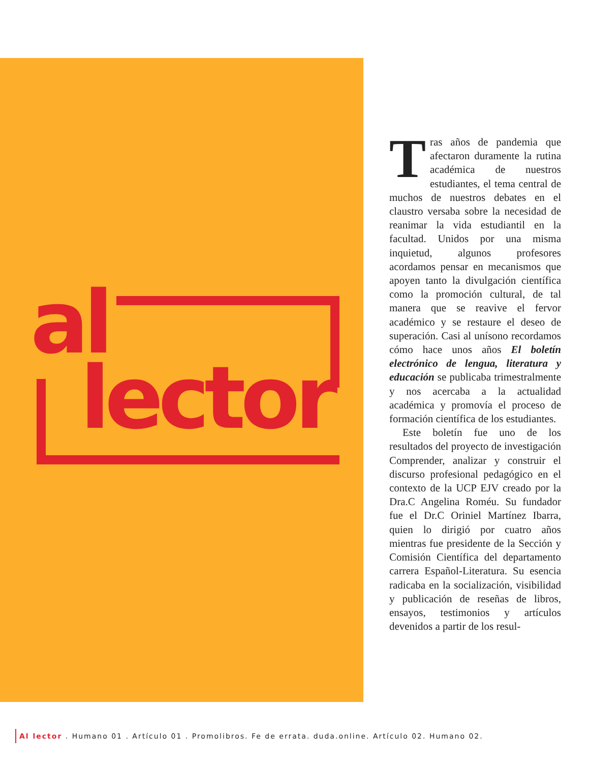al
lector
Tras años de pandemia que afectaron duramente la rutina académica de nuestros estudiantes, el tema central de muchos de nuestros debates en el claustro versaba sobre la necesidad de reanimar la vida estudiantil en la facultad. Unidos por una misma inquietud, algunos profesores acordamos pensar en mecanismos que apoyen tanto la divulgación científica como la promoción cultural, de tal manera que se reavive el fervor académico y se restaure el deseo de superación. Casi al unísono recordamos cómo hace unos años El boletín electrónico de lengua, literatura y educación se publicaba trimestralmente y nos acercaba a la actualidad académica y promovía el proceso de formación científica de los estudiantes.
Este boletín fue uno de los resultados del proyecto de investigación Comprender, analizar y construir el discurso profesional pedagógico en el contexto de la UCP EJV creado por la Dra.C Angelina Roméu. Su fundador fue el Dr.C Oriniel Martínez Ibarra, quien lo dirigió por cuatro años mientras fue presidente de la Sección y Comisión Científica del departamento carrera Español-Literatura. Su esencia radicaba en la socialización, visibilidad y publicación de reseñas de libros, ensayos, testimonios y artículos devenidos a partir de los resul-
Al lector . Humano 01 . Artículo 01 . Promolibros. Fe de errata. duda.online. Artículo 02. Humano 02.